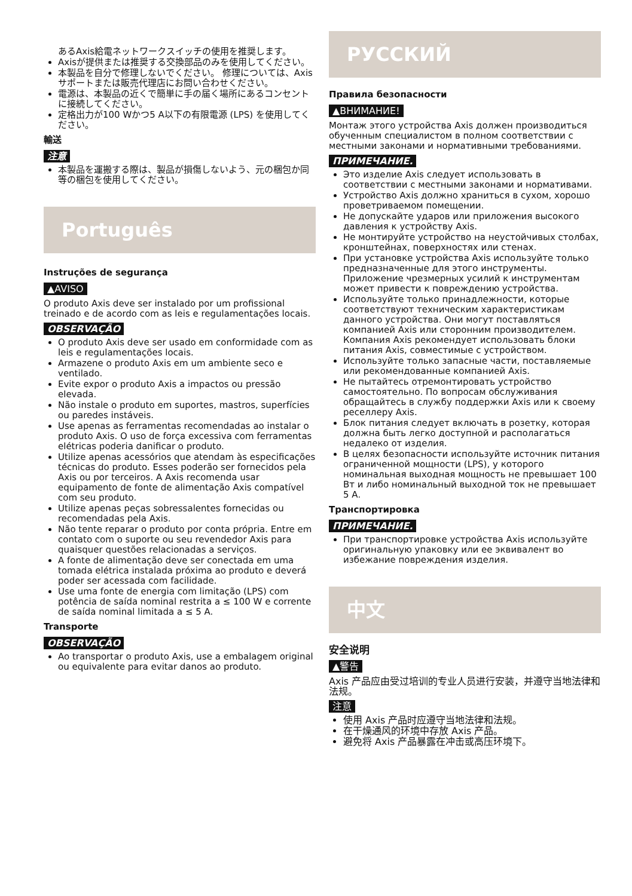あるAxis給電ネットワークスイッチの使用を推奨します。
Axisが提供または推奨する交換部品のみを使用してください。
本製品を自分で修理しないでください。 修理については、Axisサポートまたは販売代理店にお問い合わせください。
電源は、本製品の近くで簡単に手の届く場所にあるコンセントに接続してください。
定格出力が100 Wかつ5 A以下の有限電源 (LPS) を使用してください。
輸送
注意
本製品を運搬する際は、製品が損傷しないよう、元の梱包か同等の梱包を使用してください。
Português
Instruções de segurança
▲AVISO
O produto Axis deve ser instalado por um profissional treinado e de acordo com as leis e regulamentações locais.
OBSERVAÇÃO
O produto Axis deve ser usado em conformidade com as leis e regulamentações locais.
Armazene o produto Axis em um ambiente seco e ventilado.
Evite expor o produto Axis a impactos ou pressão elevada.
Não instale o produto em suportes, mastros, superfícies ou paredes instáveis.
Use apenas as ferramentas recomendadas ao instalar o produto Axis. O uso de força excessiva com ferramentas elétricas poderia danificar o produto.
Utilize apenas acessórios que atendam às especificações técnicas do produto. Esses poderão ser fornecidos pela Axis ou por terceiros. A Axis recomenda usar equipamento de fonte de alimentação Axis compatível com seu produto.
Utilize apenas peças sobressalentes fornecidas ou recomendadas pela Axis.
Não tente reparar o produto por conta própria. Entre em contato com o suporte ou seu revendedor Axis para quaisquer questões relacionadas a serviços.
A fonte de alimentação deve ser conectada em uma tomada elétrica instalada próxima ao produto e deverá poder ser acessada com facilidade.
Use uma fonte de energia com limitação (LPS) com potência de saída nominal restrita a ≤ 100 W e corrente de saída nominal limitada a ≤ 5 A.
Transporte
OBSERVAÇÃO
Ao transportar o produto Axis, use a embalagem original ou equivalente para evitar danos ao produto.
РУССКИЙ
Правила безопасности
▲ВНИМАНИЕ!
Монтаж этого устройства Axis должен производиться обученным специалистом в полном соответствии с местными законами и нормативными требованиями.
ПРИМЕЧАНИЕ.
Это изделие Axis следует использовать в соответствии с местными законами и нормативами.
Устройство Axis должно храниться в сухом, хорошо проветриваемом помещении.
Не допускайте ударов или приложения высокого давления к устройству Axis.
Не монтируйте устройство на неустойчивых столбах, кронштейнах, поверхностях или стенах.
При установке устройства Axis используйте только предназначенные для этого инструменты. Приложение чрезмерных усилий к инструментам может привести к повреждению устройства.
Используйте только принадлежности, которые соответствуют техническим характеристикам данного устройства. Они могут поставляться компанией Axis или сторонним производителем. Компания Axis рекомендует использовать блоки питания Axis, совместимые с устройством.
Используйте только запасные части, поставляемые или рекомендованные компанией Axis.
Не пытайтесь отремонтировать устройство самостоятельно. По вопросам обслуживания обращайтесь в службу поддержки Axis или к своему реселлеру Axis.
Блок питания следует включать в розетку, которая должна быть легко доступной и располагаться недалеко от изделия.
В целях безопасности используйте источник питания ограниченной мощности (LPS), у которого номинальная выходная мощность не превышает 100 Вт и либо номинальный выходной ток не превышает 5 А.
Транспортировка
ПРИМЕЧАНИЕ.
При транспортировке устройства Axis используйте оригинальную упаковку или ее эквивалент во избежание повреждения изделия.
中文
安全说明
▲警告
Axis 产品应由受过培训的专业人员进行安装，并遵守当地法律和法规。
注意
使用 Axis 产品时应遵守当地法律和法规。
在干燥通风的环境中存放 Axis 产品。
避免将 Axis 产品暴露在冲击或高压环境下。